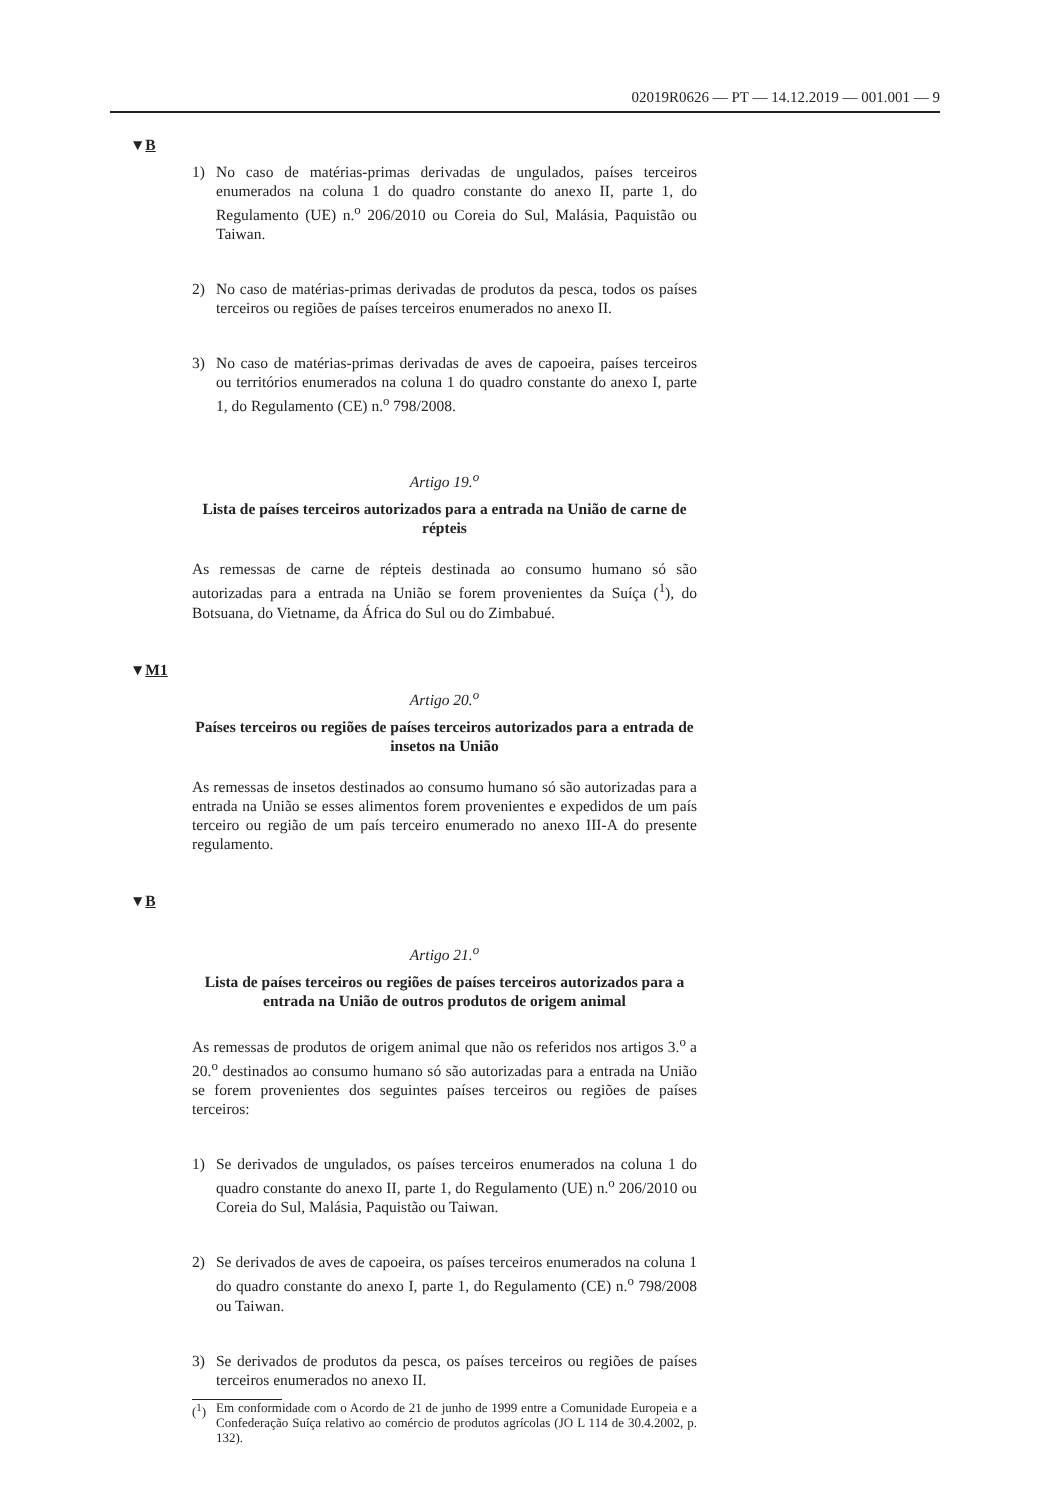02019R0626 — PT — 14.12.2019 — 001.001 — 9
▼B
1) No caso de matérias-primas derivadas de ungulados, países terceiros enumerados na coluna 1 do quadro constante do anexo II, parte 1, do Regulamento (UE) n.<sup>o</sup> 206/2010 ou Coreia do Sul, Malásia, Paquistão ou Taiwan.
2) No caso de matérias-primas derivadas de produtos da pesca, todos os países terceiros ou regiões de países terceiros enumerados no anexo II.
3) No caso de matérias-primas derivadas de aves de capoeira, países terceiros ou territórios enumerados na coluna 1 do quadro constante do anexo I, parte 1, do Regulamento (CE) n.<sup>o</sup> 798/2008.
Artigo 19.<sup>o</sup>
Lista de países terceiros autorizados para a entrada na União de carne de répteis
As remessas de carne de répteis destinada ao consumo humano só são autorizadas para a entrada na União se forem provenientes da Suíça (<sup>1</sup>), do Botsuana, do Vietname, da África do Sul ou do Zimbabué.
▼M1
Artigo 20.<sup>o</sup>
Países terceiros ou regiões de países terceiros autorizados para a entrada de insetos na União
As remessas de insetos destinados ao consumo humano só são autorizadas para a entrada na União se esses alimentos forem provenientes e expedidos de um país terceiro ou região de um país terceiro enumerado no anexo III-A do presente regulamento.
▼B
Artigo 21.<sup>o</sup>
Lista de países terceiros ou regiões de países terceiros autorizados para a entrada na União de outros produtos de origem animal
As remessas de produtos de origem animal que não os referidos nos artigos 3.<sup>o</sup> a 20.<sup>o</sup> destinados ao consumo humano só são autorizadas para a entrada na União se forem provenientes dos seguintes países terceiros ou regiões de países terceiros:
1) Se derivados de ungulados, os países terceiros enumerados na coluna 1 do quadro constante do anexo II, parte 1, do Regulamento (UE) n.<sup>o</sup> 206/2010 ou Coreia do Sul, Malásia, Paquistão ou Taiwan.
2) Se derivados de aves de capoeira, os países terceiros enumerados na coluna 1 do quadro constante do anexo I, parte 1, do Regulamento (CE) n.<sup>o</sup> 798/2008 ou Taiwan.
3) Se derivados de produtos da pesca, os países terceiros ou regiões de países terceiros enumerados no anexo II.
(<sup>1</sup>) Em conformidade com o Acordo de 21 de junho de 1999 entre a Comunidade Europeia e a Confederação Suíça relativo ao comércio de produtos agrícolas (JO L 114 de 30.4.2002, p. 132).